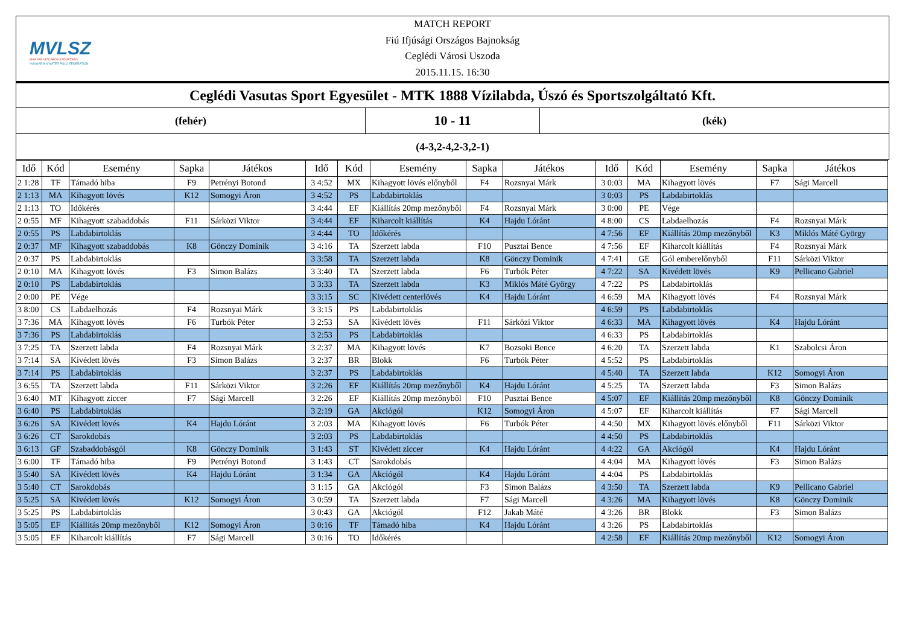MVLSZ
MAGYAR VÍZILABDA SZÖVETSÉG
HUNGARIAN WATER POLO FEDERATION
MATCH REPORT
Fiú Ifjúsági Országos Bajnokság
Ceglédi Városi Uszoda
2015.11.15. 16:30
Ceglédi Vasutas Sport Egyesület - MTK 1888 Vízilabda, Úszó és Sportszolgáltató Kft.
(fehér)
10 - 11
(kék)
(4-3,2-4,2-3,2-1)
| Idő | Kód | Esemény | Sapka | Játékos | Idő | Kód | Esemény | Sapka | Játékos | Idő | Kód | Esemény | Sapka | Játékos |
| --- | --- | --- | --- | --- | --- | --- | --- | --- | --- | --- | --- | --- | --- | --- |
| 2 1:28 | TF | Támadó hiba | F9 | Petrényi Botond | 3 4:52 | MX | Kihagyott lövés előnyből | F4 | Rozsnyai Márk | 3 0:03 | MA | Kihagyott lövés | F7 | Sági Marcell |
| 2 1:13 | MA | Kihagyott lövés | K12 | Somogyi Áron | 3 4:52 | PS | Labdabirtoklás | | | 3 0:03 | PS | Labdabirtoklás | | |
| 2 1:13 | TO | Időkérés | | | 3 4:44 | EF | Kiállítás 20mp mezőnyből | F4 | Rozsnyai Márk | 3 0:00 | PE | Vége | | |
| 2 0:55 | MF | Kihagyott szabaddobás | F11 | Sárközi Viktor | 3 4:44 | EF | Kiharcolt kiállítás | K4 | Hajdu Lóránt | 4 8:00 | CS | Labdaelhozás | F4 | Rozsnyai Márk |
| 2 0:55 | PS | Labdabirtoklás | | | 3 4:44 | TO | Időkérés | | | 4 7:56 | EF | Kiállítás 20mp mezőnyből | K3 | Miklós Máté György |
| 2 0:37 | MF | Kihagyott szabaddobás | K8 | Gönczy Dominik | 3 4:16 | TA | Szerzett labda | F10 | Pusztai Bence | 4 7:56 | EF | Kiharcolt kiállítás | F4 | Rozsnyai Márk |
| 2 0:37 | PS | Labdabirtoklás | | | 3 3:58 | TA | Szerzett labda | K8 | Gönczy Dominik | 4 7:41 | GE | Gól emberelőnyből | F11 | Sárközi Viktor |
| 2 0:10 | MA | Kihagyott lövés | F3 | Simon Balázs | 3 3:40 | TA | Szerzett labda | F6 | Turbók Péter | 4 7:22 | SA | Kivédett lövés | K9 | Pellicano Gabriel |
| 2 0:10 | PS | Labdabirtoklás | | | 3 3:33 | TA | Szerzett labda | K3 | Miklós Máté György | 4 7:22 | PS | Labdabirtoklás | | |
| 2 0:00 | PE | Vége | | | 3 3:15 | SC | Kivédett centerlövés | K4 | Hajdu Lóránt | 4 6:59 | MA | Kihagyott lövés | F4 | Rozsnyai Márk |
| 3 8:00 | CS | Labdaelhozás | F4 | Rozsnyai Márk | 3 3:15 | PS | Labdabirtoklás | | | 4 6:59 | PS | Labdabirtoklás | | |
| 3 7:36 | MA | Kihagyott lövés | F6 | Turbók Péter | 3 2:53 | SA | Kivédett lövés | F11 | Sárközi Viktor | 4 6:33 | MA | Kihagyott lövés | K4 | Hajdu Lóránt |
| 3 7:36 | PS | Labdabirtoklás | | | 3 2:53 | PS | Labdabirtoklás | | | 4 6:33 | PS | Labdabirtoklás | | |
| 3 7:25 | TA | Szerzett labda | F4 | Rozsnyai Márk | 3 2:37 | MA | Kihagyott lövés | K7 | Bozsoki Bence | 4 6:20 | TA | Szerzett labda | K1 | Szabolcsi Áron |
| 3 7:14 | SA | Kivédett lövés | F3 | Simon Balázs | 3 2:37 | BR | Blokk | F6 | Turbók Péter | 4 5:52 | PS | Labdabirtoklás | | |
| 3 7:14 | PS | Labdabirtoklás | | | 3 2:37 | PS | Labdabirtoklás | | | 4 5:40 | TA | Szerzett labda | K12 | Somogyi Áron |
| 3 6:55 | TA | Szerzett labda | F11 | Sárközi Viktor | 3 2:26 | EF | Kiállítás 20mp mezőnyből | K4 | Hajdu Lóránt | 4 5:25 | TA | Szerzett labda | F3 | Simon Balázs |
| 3 6:40 | MT | Kihagyott ziccer | F7 | Sági Marcell | 3 2:26 | EF | Kiállítás 20mp mezőnyből | F10 | Pusztai Bence | 4 5:07 | EF | Kiállítás 20mp mezőnyből | K8 | Gönczy Dominik |
| 3 6:40 | PS | Labdabirtoklás | | | 3 2:19 | GA | Akciógól | K12 | Somogyi Áron | 4 5:07 | EF | Kiharcolt kiállítás | F7 | Sági Marcell |
| 3 6:26 | SA | Kivédett lövés | K4 | Hajdu Lóránt | 3 2:03 | MA | Kihagyott lövés | F6 | Turbók Péter | 4 4:50 | MX | Kihagyott lövés előnyből | F11 | Sárközi Viktor |
| 3 6:26 | CT | Sarokdobás | | | 3 2:03 | PS | Labdabirtoklás | | | 4 4:50 | PS | Labdabirtoklás | | |
| 3 6:13 | GF | Szabaddobásgól | K8 | Gönczy Dominik | 3 1:43 | ST | Kivédett ziccer | K4 | Hajdu Lóránt | 4 4:22 | GA | Akciógól | K4 | Hajdu Lóránt |
| 3 6:00 | TF | Támadó hiba | F9 | Petrényi Botond | 3 1:43 | CT | Sarokdobás | | | 4 4:04 | MA | Kihagyott lövés | F3 | Simon Balázs |
| 3 5:40 | SA | Kivédett lövés | K4 | Hajdu Lóránt | 3 1:34 | GA | Akciógól | K4 | Hajdu Lóránt | 4 4:04 | PS | Labdabirtoklás | | |
| 3 5:40 | CT | Sarokdobás | | | 3 1:15 | GA | Akciógól | F3 | Simon Balázs | 4 3:50 | TA | Szerzett labda | K9 | Pellicano Gabriel |
| 3 5:25 | SA | Kivédett lövés | K12 | Somogyi Áron | 3 0:59 | TA | Szerzett labda | F7 | Sági Marcell | 4 3:26 | MA | Kihagyott lövés | K8 | Gönczy Dominik |
| 3 5:25 | PS | Labdabirtoklás | | | 3 0:43 | GA | Akciógól | F12 | Jakab Máté | 4 3:26 | BR | Blokk | F3 | Simon Balázs |
| 3 5:05 | EF | Kiállítás 20mp mezőnyből | K12 | Somogyi Áron | 3 0:16 | TF | Támadó hiba | K4 | Hajdu Lóránt | 4 3:26 | PS | Labdabirtoklás | | |
| 3 5:05 | EF | Kiharcolt kiállítás | F7 | Sági Marcell | 3 0:16 | TO | Időkérés | | | 4 2:58 | EF | Kiállítás 20mp mezőnyből | K12 | Somogyi Áron |